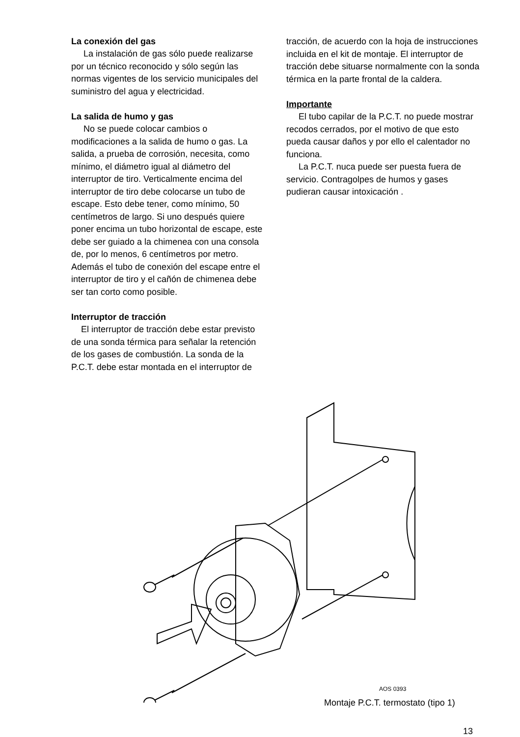La conexión del gas
La instalación de gas sólo puede realizarse por un técnico reconocido y sólo según las normas vigentes de los servicio municipales del suministro del agua y electricidad.
La salida de humo y gas
No se puede colocar cambios o modificaciones a la salida de humo o gas. La salida, a prueba de corrosión, necesita, como mínimo, el diámetro igual al diámetro del interruptor de tiro. Verticalmente encima del interruptor de tiro debe colocarse un tubo de escape. Esto debe tener, como mínimo, 50 centímetros de largo. Si uno después quiere poner encima un tubo horizontal de escape, este debe ser guiado a la chimenea con una consola de, por lo menos, 6 centímetros por metro. Además el tubo de conexión del escape entre el interruptor de tiro y el cañón de chimenea debe ser tan corto como posible.
Interruptor de tracción
El interruptor de tracción debe estar previsto de una sonda térmica para señalar la retención de los gases de combustión. La sonda de la P.C.T. debe estar montada en el interruptor de
tracción, de acuerdo con la hoja de instrucciones incluida en el kit de montaje. El interruptor de tracción debe situarse normalmente con la sonda térmica en la parte frontal de la caldera.
Importante
El tubo capilar de la P.C.T. no puede mostrar recodos cerrados, por el motivo de que esto pueda causar daños y por ello el calentador no funciona.
La P.C.T. nuca puede ser puesta fuera de servicio. Contragolpes de humos y gases pudieran causar intoxicación .
AOS 0393
Montaje P.C.T. termostato (tipo 1)
13